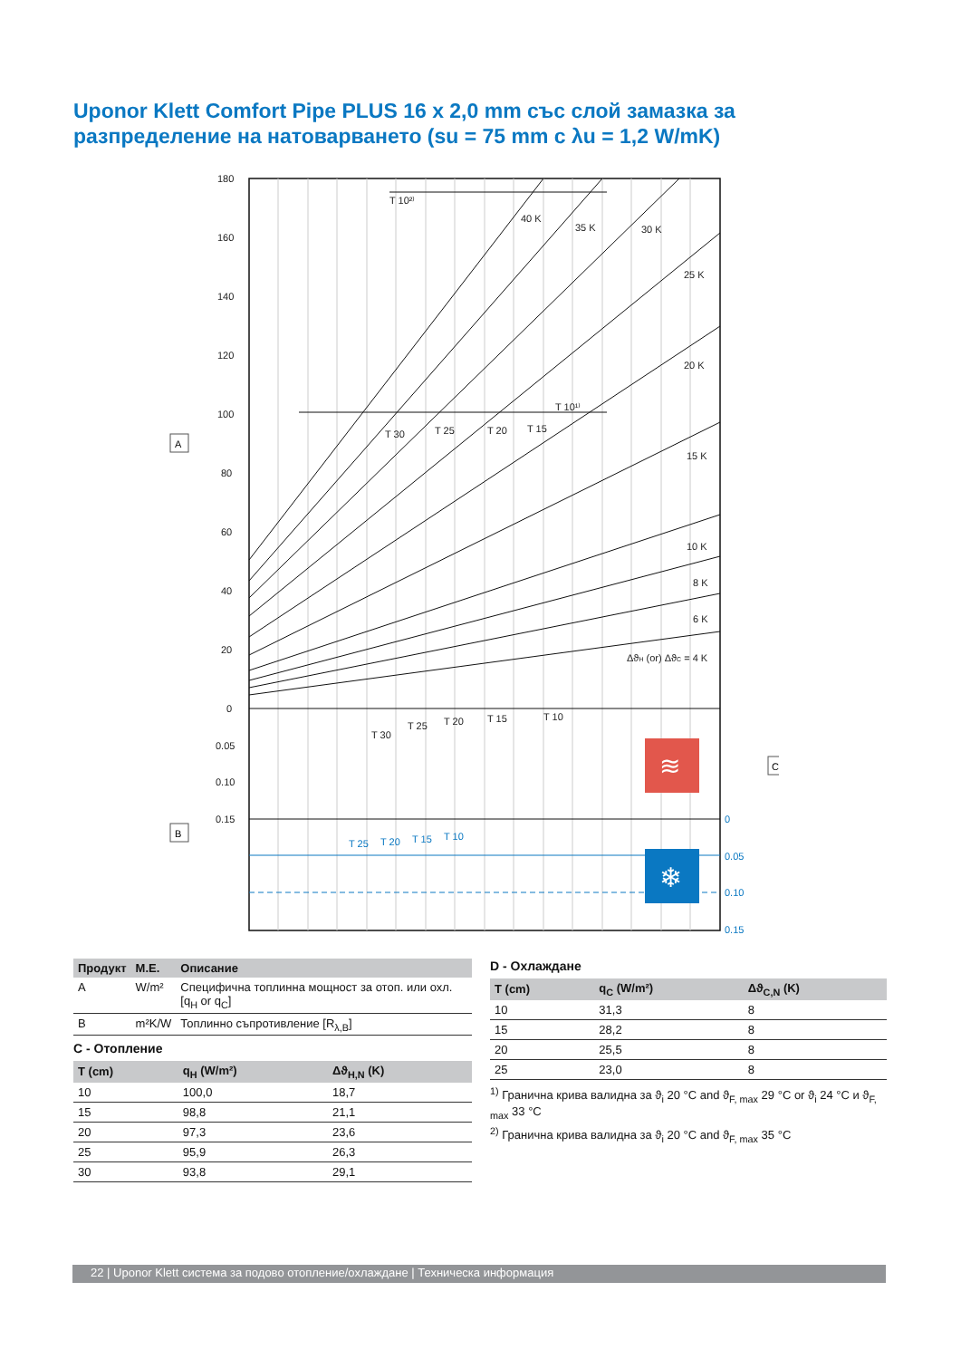Uponor Klett Comfort Pipe PLUS 16 x 2,0 mm със слой замазка за разпределение на натоварването (su = 75 mm с λu = 1,2 W/mK)
180
160
140
120
100
80
60
40
20
0
0.05
0.10
0.15
T 10²⁾
T 10¹⁾
T 30
T 25
T 20
T 15
40 K
35 K
30 K
25 K
20 K
15 K
10 K
8 K
6 K
ΔϑH (or) ΔϑC = 4 K
T 30
T 25
T 20
T 15
T 10
0
0.05
0.10
0.15
T 25
T 20
T 15
T 10
≋
❄
A
B
C
| Продукт | М.Е. | Описание |
| --- | --- | --- |
| A | W/m² | Специфична топлинна мощност за отоп. или охл. [q<sub>H</sub> or q<sub>C</sub>] |
| B | m²K/W | Топлинно съпротивление [R<sub>λ,B</sub>] |
C - Отопление
| T (cm) | q<sub>H</sub> (W/m²) | Δϑ<sub>H,N</sub> (K) |
| --- | --- | --- |
| 10 | 100,0 | 18,7 |
| 15 | 98,8 | 21,1 |
| 20 | 97,3 | 23,6 |
| 25 | 95,9 | 26,3 |
| 30 | 93,8 | 29,1 |
D - Охлаждане
| T (cm) | q<sub>C</sub> (W/m²) | Δϑ<sub>C,N</sub> (K) |
| --- | --- | --- |
| 10 | 31,3 | 8 |
| 15 | 28,2 | 8 |
| 20 | 25,5 | 8 |
| 25 | 23,0 | 8 |
<sup>1)</sup> Гранична крива валидна за ϑ<sub>i</sub> 20 °C and ϑ<sub>F, max</sub> 29 °C or ϑ<sub>i</sub> 24 °C и ϑ<sub>F, max</sub> 33 °C
<sup>2)</sup> Гранична крива валидна за ϑ<sub>i</sub> 20 °C and ϑ<sub>F, max</sub> 35 °C
22 | Uponor Klett система за подово отопление/охлаждане | Техническа информация